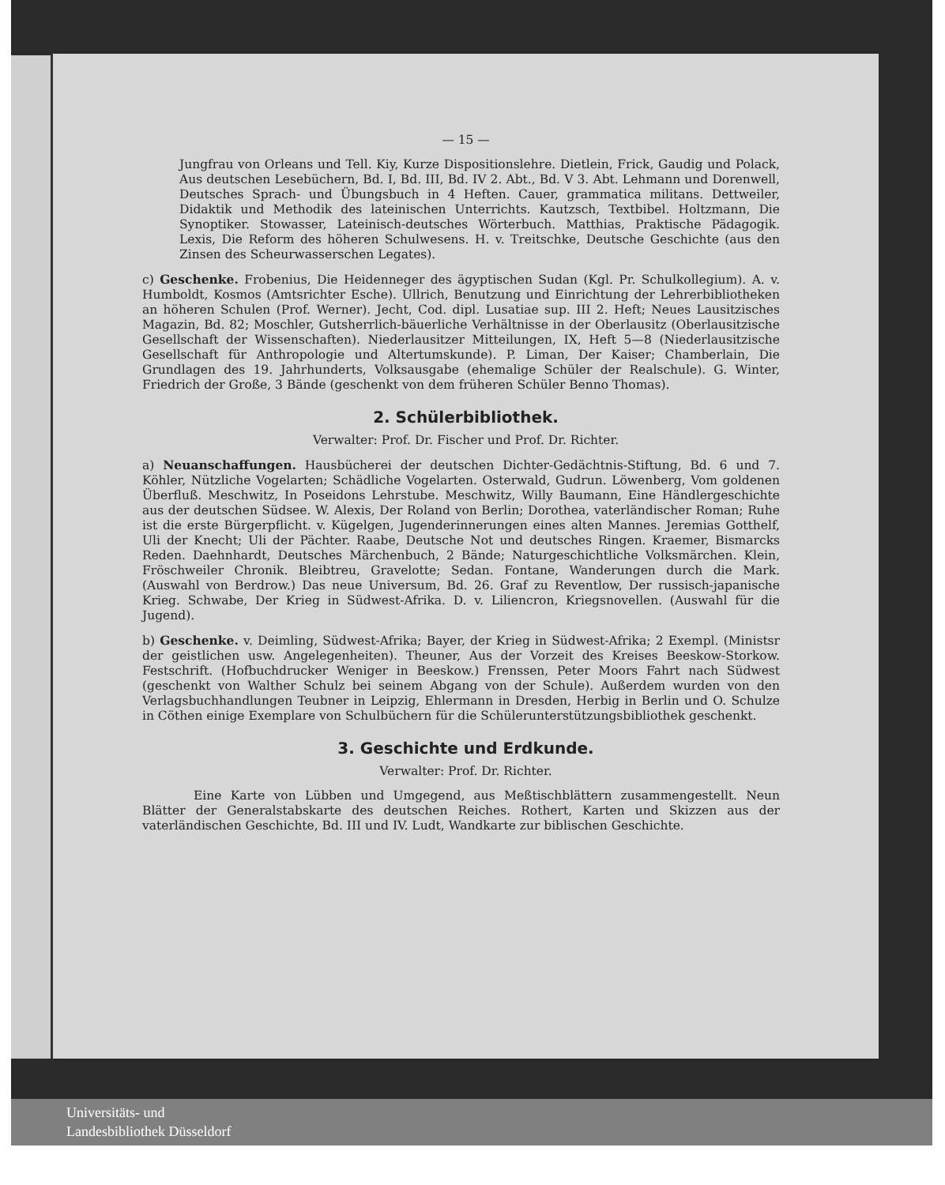— 15 —
Jungfrau von Orleans und Tell. Kiy, Kurze Dispositionslehre. Dietlein, Frick, Gaudig und Polack, Aus deutschen Lesebüchern, Bd. I, Bd. III, Bd. IV 2. Abt., Bd. V 3. Abt. Lehmann und Dorenwell, Deutsches Sprach- und Übungsbuch in 4 Heften. Cauer, grammatica militans. Dettweiler, Didaktik und Methodik des lateinischen Unterrichts. Kautzsch, Textbibel. Holtzmann, Die Synoptiker. Stowasser, Lateinisch-deutsches Wörterbuch. Matthias, Praktische Pädagogik. Lexis, Die Reform des höheren Schulwesens. H. v. Treitschke, Deutsche Geschichte (aus den Zinsen des Scheurwasserschen Legates).
c) Geschenke. Frobenius, Die Heidenneger des ägyptischen Sudan (Kgl. Pr. Schulkollegium). A. v. Humboldt, Kosmos (Amtsrichter Esche). Ullrich, Benutzung und Einrichtung der Lehrerbibliotheken an höheren Schulen (Prof. Werner). Jecht, Cod. dipl. Lusatiae sup. III 2. Heft; Neues Lausitzisches Magazin, Bd. 82; Moschler, Gutsherrlich-bäuerliche Verhältnisse in der Oberlausitz (Oberlausitzische Gesellschaft der Wissenschaften). Niederlausitzer Mitteilungen, IX, Heft 5—8 (Niederlausitzische Gesellschaft für Anthropologie und Altertumskunde). P. Liman, Der Kaiser; Chamberlain, Die Grundlagen des 19. Jahrhunderts, Volksausgabe (ehemalige Schüler der Realschule). G. Winter, Friedrich der Große, 3 Bände (geschenkt von dem früheren Schüler Benno Thomas).
2. Schülerbibliothek.
Verwalter: Prof. Dr. Fischer und Prof. Dr. Richter.
a) Neuanschaffungen. Hausbücherei der deutschen Dichter-Gedächtnis-Stiftung, Bd. 6 und 7. Köhler, Nützliche Vogelarten; Schädliche Vogelarten. Osterwald, Gudrun. Löwenberg, Vom goldenen Überfluß. Meschwitz, In Poseidons Lehrstube. Meschwitz, Willy Baumann, Eine Händlergeschichte aus der deutschen Südsee. W. Alexis, Der Roland von Berlin; Dorothea, vaterländischer Roman; Ruhe ist die erste Bürgerpflicht. v. Kügelgen, Jugenderinnerungen eines alten Mannes. Jeremias Gotthelf, Uli der Knecht; Uli der Pächter. Raabe, Deutsche Not und deutsches Ringen. Kraemer, Bismarcks Reden. Daehnhardt, Deutsches Märchenbuch, 2 Bände; Naturgeschichtliche Volksmärchen. Klein, Fröschweiler Chronik. Bleibtreu, Gravelotte; Sedan. Fontane, Wanderungen durch die Mark. (Auswahl von Berdrow.) Das neue Universum, Bd. 26. Graf zu Reventlow, Der russisch-japanische Krieg. Schwabe, Der Krieg in Südwest-Afrika. D. v. Liliencron, Kriegsnovellen. (Auswahl für die Jugend).
b) Geschenke. v. Deimling, Südwest-Afrika; Bayer, der Krieg in Südwest-Afrika; 2 Exempl. (Ministsr der geistlichen usw. Angelegenheiten). Theuner, Aus der Vorzeit des Kreises Beeskow-Storkow. Festschrift. (Hofbuchdrucker Weniger in Beeskow.) Frenssen, Peter Moors Fahrt nach Südwest (geschenkt von Walther Schulz bei seinem Abgang von der Schule). Außerdem wurden von den Verlagsbuchhandlungen Teubner in Leipzig, Ehlermann in Dresden, Herbig in Berlin und O. Schulze in Cöthen einige Exemplare von Schulbüchern für die Schülerunterstützungsbibliothek geschenkt.
3. Geschichte und Erdkunde.
Verwalter: Prof. Dr. Richter.
Eine Karte von Lübben und Umgegend, aus Meßtischblättern zusammengestellt. Neun Blätter der Generalstabskarte des deutschen Reiches. Rothert, Karten und Skizzen aus der vaterländischen Geschichte, Bd. III und IV. Ludt, Wandkarte zur biblischen Geschichte.
Universitäts- und
Landesbibliothek Düsseldorf